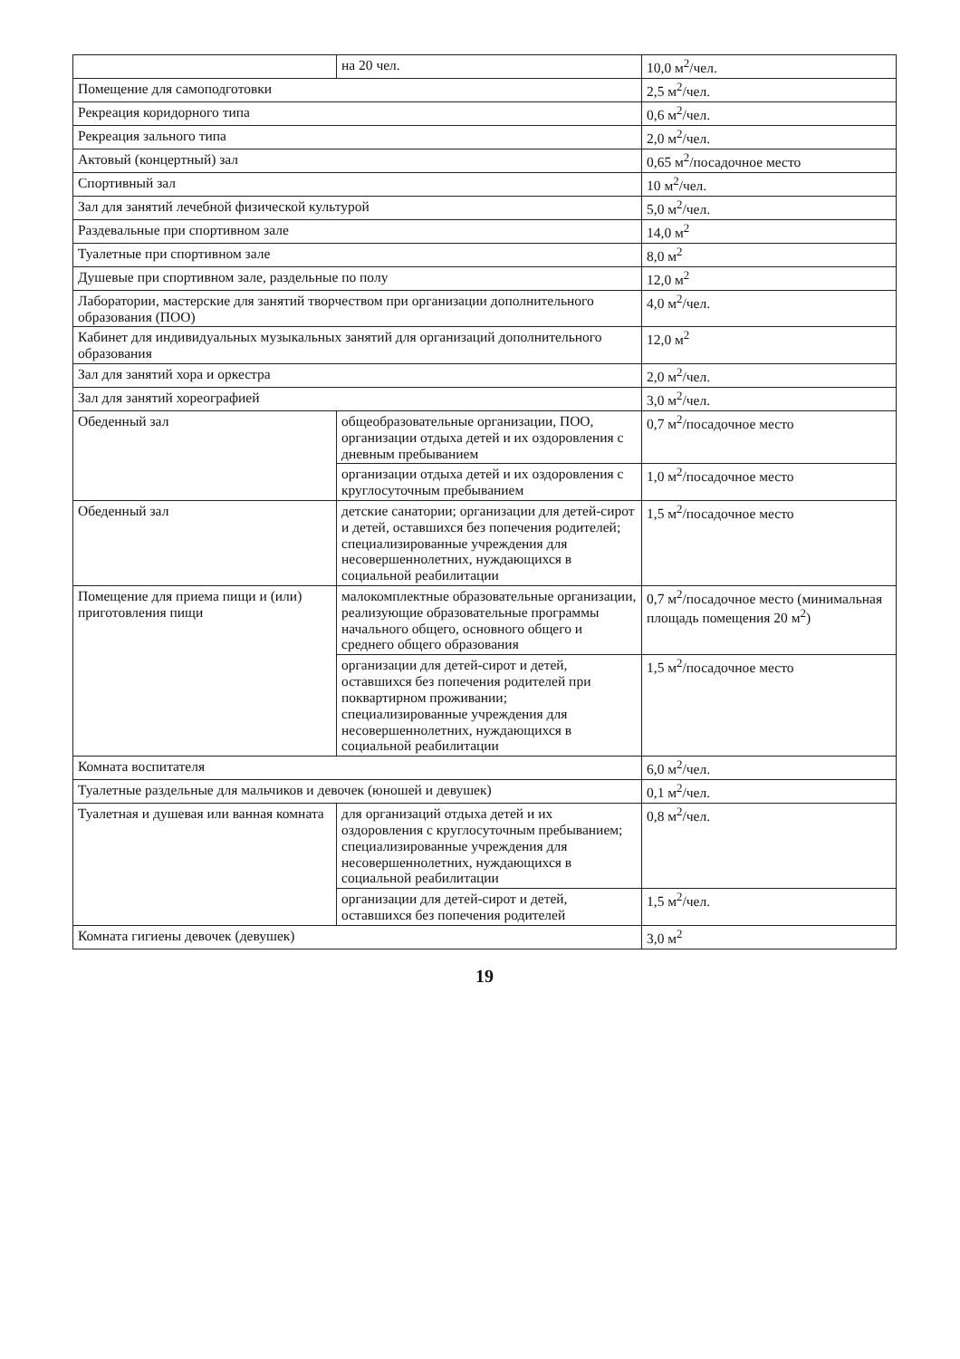| | на 20 чел. | 10,0 м<sup>2</sup>/чел. |
| Помещение для самоподготовки | | 2,5 м<sup>2</sup>/чел. |
| Рекреация коридорного типа | | 0,6 м<sup>2</sup>/чел. |
| Рекреация зального типа | | 2,0 м<sup>2</sup>/чел. |
| Актовый (концертный) зал | | 0,65 м<sup>2</sup>/посадочное место |
| Спортивный зал | | 10 м<sup>2</sup>/чел. |
| Зал для занятий лечебной физической культурой | | 5,0 м<sup>2</sup>/чел. |
| Раздевальные при спортивном зале | | 14,0 м<sup>2</sup> |
| Туалетные при спортивном зале | | 8,0 м<sup>2</sup> |
| Душевые при спортивном зале, раздельные по полу | | 12,0 м<sup>2</sup> |
| Лаборатории, мастерские для занятий творчеством при организации дополнительного образования (ПОО) | | 4,0 м<sup>2</sup>/чел. |
| Кабинет для индивидуальных музыкальных занятий для организаций дополнительного образования | | 12,0 м<sup>2</sup> |
| Зал для занятий хора и оркестра | | 2,0 м<sup>2</sup>/чел. |
| Зал для занятий хореографией | | 3,0 м<sup>2</sup>/чел. |
| Обеденный зал | общеобразовательные организации, ПОО, организации отдыха детей и их оздоровления с дневным пребыванием | 0,7 м<sup>2</sup>/посадочное место |
| | организации отдыха детей и их оздоровления с круглосуточным пребыванием | 1,0 м<sup>2</sup>/посадочное место |
| Обеденный зал | детские санатории; организации для детей-сирот и детей, оставшихся без попечения родителей; специализированные учреждения для несовершеннолетних, нуждающихся в социальной реабилитации | 1,5 м<sup>2</sup>/посадочное место |
| Помещение для приема пищи и (или) приготовления пищи | малокомплектные образовательные организации, реализующие образовательные программы начального общего, основного общего и среднего общего образования | 0,7 м<sup>2</sup>/посадочное место (минимальная площадь помещения 20 м<sup>2</sup>) |
| | организации для детей-сирот и детей, оставшихся без попечения родителей при поквартирном проживании; специализированные учреждения для несовершеннолетних, нуждающихся в социальной реабилитации | 1,5 м<sup>2</sup>/посадочное место |
| Комната воспитателя | | 6,0 м<sup>2</sup>/чел. |
| Туалетные раздельные для мальчиков и девочек (юношей и девушек) | | 0,1 м<sup>2</sup>/чел. |
| Туалетная и душевая или ванная комната | для организаций отдыха детей и их оздоровления с круглосуточным пребыванием; специализированные учреждения для несовершеннолетних, нуждающихся в социальной реабилитации | 0,8 м<sup>2</sup>/чел. |
| | организации для детей-сирот и детей, оставшихся без попечения родителей | 1,5 м<sup>2</sup>/чел. |
| Комната гигиены девочек (девушек) | | 3,0 м<sup>2</sup> |
19